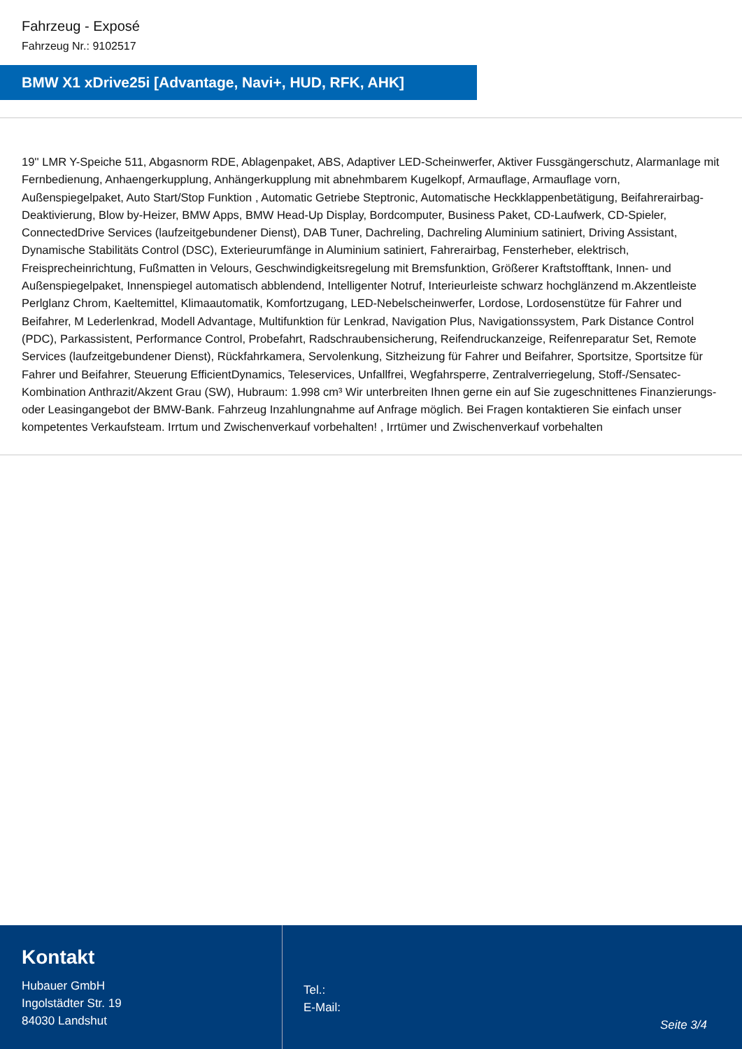Fahrzeug - Exposé
Fahrzeug Nr.: 9102517
BMW X1 xDrive25i [Advantage, Navi+, HUD, RFK, AHK]
19'' LMR Y-Speiche 511, Abgasnorm RDE, Ablagenpaket, ABS, Adaptiver LED-Scheinwerfer, Aktiver Fussgängerschutz, Alarmanlage mit Fernbedienung, Anhaengerkupplung, Anhängerkupplung mit abnehmbarem Kugelkopf, Armauflage, Armauflage vorn, Außenspiegelpaket, Auto Start/Stop Funktion , Automatic Getriebe Steptronic, Automatische Heckklappenbetätigung, Beifahrerairbag-Deaktivierung, Blow by-Heizer, BMW Apps, BMW Head-Up Display, Bordcomputer, Business Paket, CD-Laufwerk, CD-Spieler, ConnectedDrive Services (laufzeitgebundener Dienst), DAB Tuner, Dachreling, Dachreling Aluminium satiniert, Driving Assistant, Dynamische Stabilitäts Control (DSC), Exterieurumfänge in Aluminium satiniert, Fahrerairbag, Fensterheber, elektrisch, Freisprecheinrichtung, Fußmatten in Velours, Geschwindigkeitsregelung mit Bremsfunktion, Größerer Kraftstofftank, Innen- und Außenspiegelpaket, Innenspiegel automatisch abblendend, Intelligenter Notruf, Interieurleiste schwarz hochglänzend m.Akzentleiste Perlglanz Chrom, Kaeltemittel, Klimaautomatik, Komfortzugang, LED-Nebelscheinwerfer, Lordose, Lordosenstütze für Fahrer und Beifahrer, M Lederlenkrad, Modell Advantage, Multifunktion für Lenkrad, Navigation Plus, Navigationssystem, Park Distance Control (PDC), Parkassistent, Performance Control, Probefahrt, Radschraubensicherung, Reifendruckanzeige, Reifenreparatur Set, Remote Services (laufzeitgebundener Dienst), Rückfahrkamera, Servolenkung, Sitzheizung für Fahrer und Beifahrer, Sportsitze, Sportsitze für Fahrer und Beifahrer, Steuerung EfficientDynamics, Teleservices, Unfallfrei, Wegfahrsperre, Zentralverriegelung, Stoff-/Sensatec-Kombination Anthrazit/Akzent Grau (SW), Hubraum: 1.998 cm³ Wir unterbreiten Ihnen gerne ein auf Sie zugeschnittenes Finanzierungs- oder Leasingangebot der BMW-Bank. Fahrzeug Inzahlungnahme auf Anfrage möglich. Bei Fragen kontaktieren Sie einfach unser kompetentes Verkaufsteam. Irrtum und Zwischenverkauf vorbehalten! , Irrtümer und Zwischenverkauf vorbehalten
Kontakt
Hubauer GmbH
Ingolstädter Str. 19
84030 Landshut
Tel.:
E-Mail:
Seite 3/4